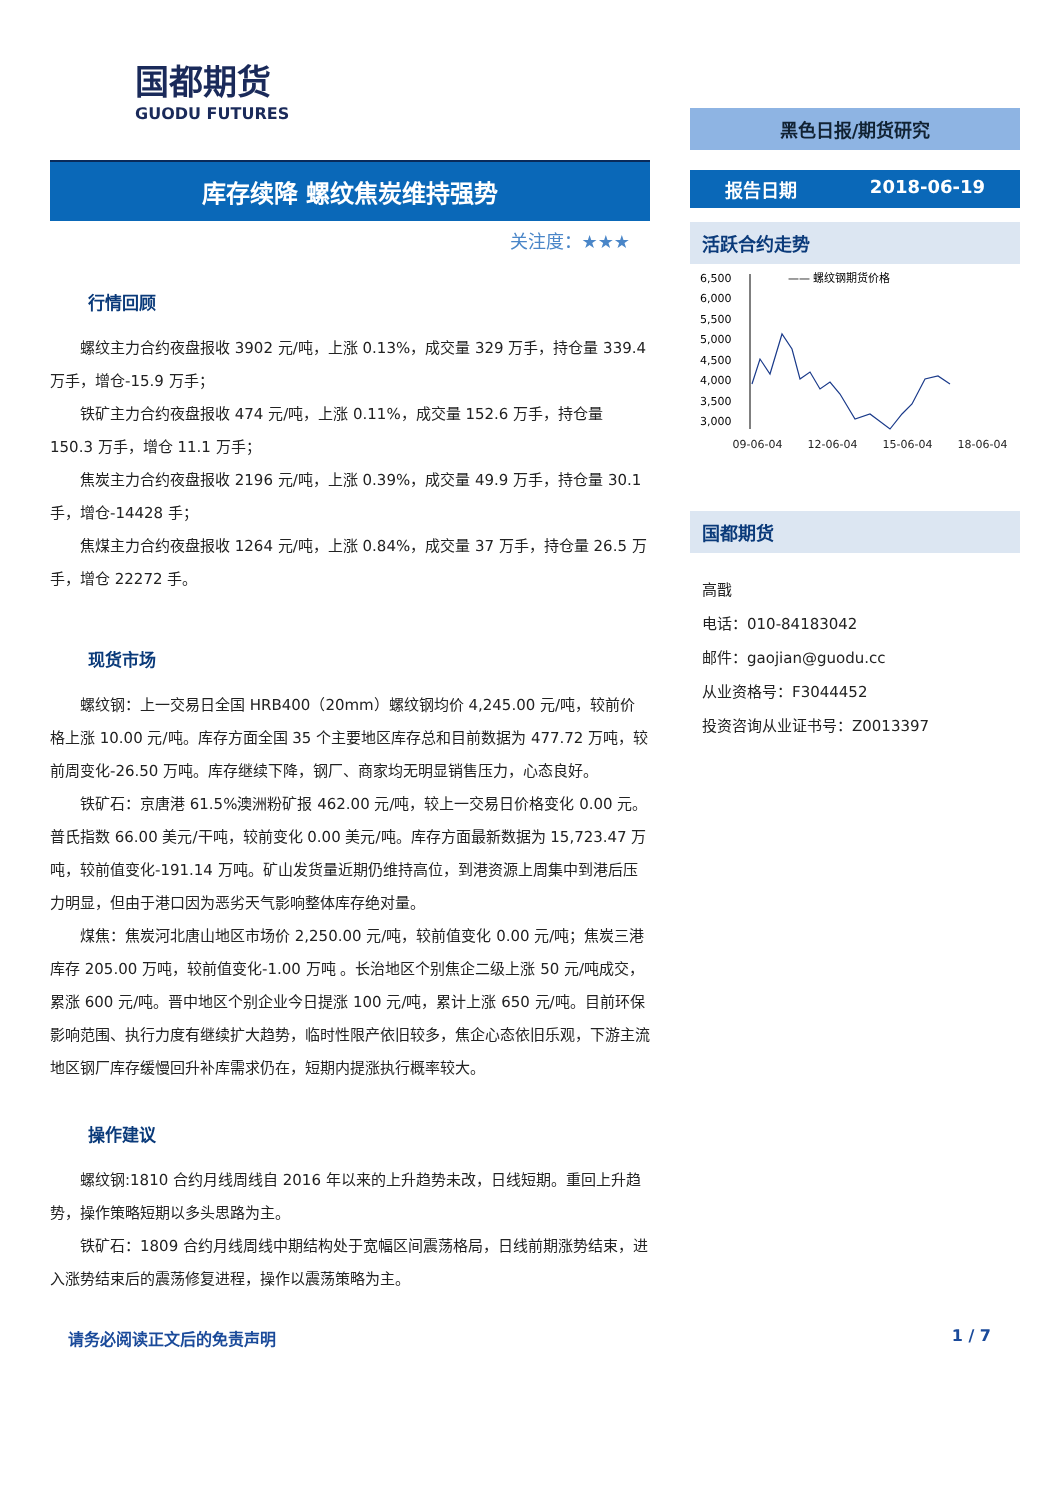国都期货
GUODU FUTURES
库存续降 螺纹焦炭维持强势
关注度：★★★
行情回顾
螺纹主力合约夜盘报收 3902 元/吨，上涨 0.13%，成交量 329 万手，持仓量 339.4 万手，增仓-15.9 万手；
铁矿主力合约夜盘报收 474 元/吨，上涨 0.11%，成交量 152.6 万手，持仓量 150.3 万手，增仓 11.1 万手；
焦炭主力合约夜盘报收 2196 元/吨，上涨 0.39%，成交量 49.9 万手，持仓量 30.1 手，增仓-14428 手；
焦煤主力合约夜盘报收 1264 元/吨，上涨 0.84%，成交量 37 万手，持仓量 26.5 万手，增仓 22272 手。
现货市场
螺纹钢：上一交易日全国 HRB400（20mm）螺纹钢均价 4,245.00 元/吨，较前价格上涨 10.00 元/吨。库存方面全国 35 个主要地区库存总和目前数据为 477.72 万吨，较前周变化-26.50 万吨。库存继续下降，钢厂、商家均无明显销售压力，心态良好。
铁矿石：京唐港 61.5%澳洲粉矿报 462.00 元/吨，较上一交易日价格变化 0.00 元。普氏指数 66.00 美元/干吨，较前变化 0.00 美元/吨。库存方面最新数据为 15,723.47 万吨，较前值变化-191.14 万吨。矿山发货量近期仍维持高位，到港资源上周集中到港后压力明显，但由于港口因为恶劣天气影响整体库存绝对量。
煤焦：焦炭河北唐山地区市场价 2,250.00 元/吨，较前值变化 0.00 元/吨；焦炭三港库存 205.00 万吨，较前值变化-1.00 万吨 。长治地区个别焦企二级上涨 50 元/吨成交，累涨 600 元/吨。晋中地区个别企业今日提涨 100 元/吨，累计上涨 650 元/吨。目前环保影响范围、执行力度有继续扩大趋势，临时性限产依旧较多，焦企心态依旧乐观，下游主流地区钢厂库存缓慢回升补库需求仍在，短期内提涨执行概率较大。
操作建议
螺纹钢:1810 合约月线周线自 2016 年以来的上升趋势未改，日线短期。重回上升趋势，操作策略短期以多头思路为主。
铁矿石：1809 合约月线周线中期结构处于宽幅区间震荡格局，日线前期涨势结束，进入涨势结束后的震荡修复进程，操作以震荡策略为主。
黑色日报/期货研究
报告日期 2018-06-19
活跃合约走势
6,500
6,000
5,500
5,000
4,500
4,000
3,500
3,000
—— 螺纹钢期货价格
09-06-04 12-06-04 15-06-04 18-06-04
国都期货
高戬
电话：010-84183042
邮件：gaojian@guodu.cc
从业资格号：F3044452
投资咨询从业证书号：Z0013397
请务必阅读正文后的免责声明 1 / 7